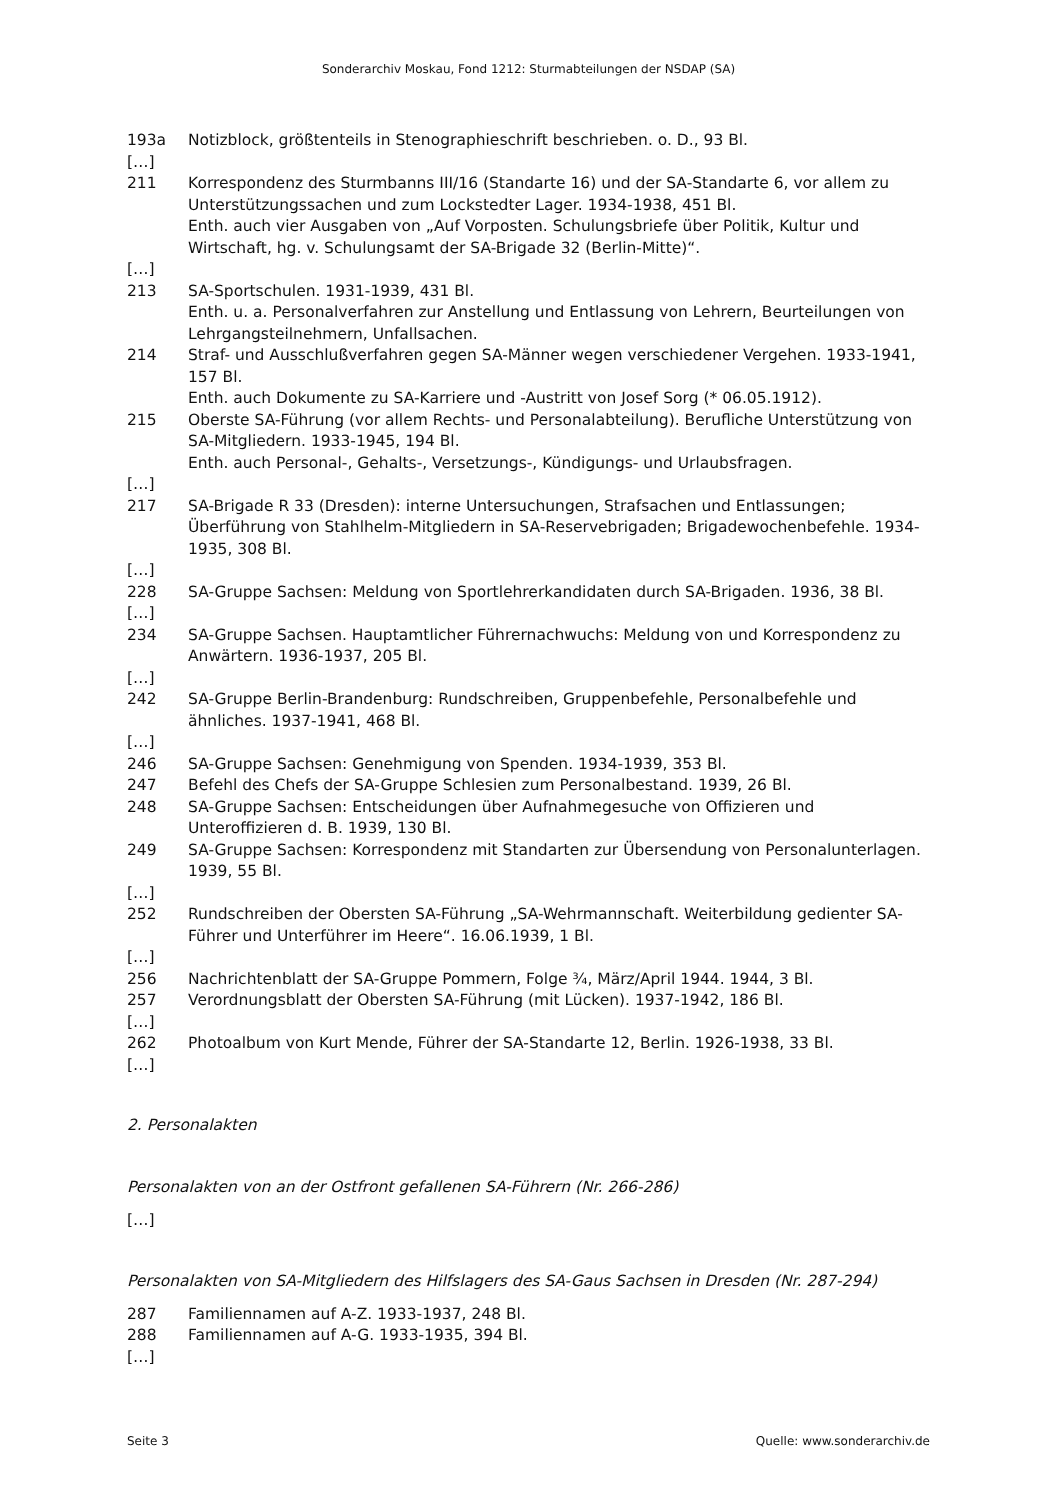Sonderarchiv Moskau, Fond 1212: Sturmabteilungen der NSDAP (SA)
193a Notizblock, größtenteils in Stenographieschrift beschrieben. o. D., 93 Bl.
[…]
211 Korrespondenz des Sturmbanns III/16 (Standarte 16) und der SA-Standarte 6, vor allem zu Unterstützungssachen und zum Lockstedter Lager. 1934-1938, 451 Bl.
Enth. auch vier Ausgaben von „Auf Vorposten. Schulungsbriefe über Politik, Kultur und Wirtschaft, hg. v. Schulungsamt der SA-Brigade 32 (Berlin-Mitte)“.
[…]
213 SA-Sportschulen. 1931-1939, 431 Bl.
Enth. u. a. Personalverfahren zur Anstellung und Entlassung von Lehrern, Beurteilungen von Lehrgangsteilnehmern, Unfallsachen.
214 Straf- und Ausschlußverfahren gegen SA-Männer wegen verschiedener Vergehen. 1933-1941, 157 Bl.
Enth. auch Dokumente zu SA-Karriere und -Austritt von Josef Sorg (* 06.05.1912).
215 Oberste SA-Führung (vor allem Rechts- und Personalabteilung). Berufliche Unterstützung von SA-Mitgliedern. 1933-1945, 194 Bl.
Enth. auch Personal-, Gehalts-, Versetzungs-, Kündigungs- und Urlaubsfragen.
[…]
217 SA-Brigade R 33 (Dresden): interne Untersuchungen, Strafsachen und Entlassungen; Überführung von Stahlhelm-Mitgliedern in SA-Reservebrigaden; Brigadewochenbefehle. 1934-1935, 308 Bl.
[…]
228 SA-Gruppe Sachsen: Meldung von Sportlehrerkandidaten durch SA-Brigaden. 1936, 38 Bl.
[…]
234 SA-Gruppe Sachsen. Hauptamtlicher Führernachwuchs: Meldung von und Korrespondenz zu Anwärtern. 1936-1937, 205 Bl.
[…]
242 SA-Gruppe Berlin-Brandenburg: Rundschreiben, Gruppenbefehle, Personalbefehle und ähnliches. 1937-1941, 468 Bl.
[…]
246 SA-Gruppe Sachsen: Genehmigung von Spenden. 1934-1939, 353 Bl.
247 Befehl des Chefs der SA-Gruppe Schlesien zum Personalbestand. 1939, 26 Bl.
248 SA-Gruppe Sachsen: Entscheidungen über Aufnahmegesuche von Offizieren und Unteroffizieren d. B. 1939, 130 Bl.
249 SA-Gruppe Sachsen: Korrespondenz mit Standarten zur Übersendung von Personalunterlagen. 1939, 55 Bl.
[…]
252 Rundschreiben der Obersten SA-Führung „SA-Wehrmannschaft. Weiterbildung gedienter SA-Führer und Unterführer im Heere“. 16.06.1939, 1 Bl.
[…]
256 Nachrichtenblatt der SA-Gruppe Pommern, Folge ¾, März/April 1944. 1944, 3 Bl.
257 Verordnungsblatt der Obersten SA-Führung (mit Lücken). 1937-1942, 186 Bl.
[…]
262 Photoalbum von Kurt Mende, Führer der SA-Standarte 12, Berlin. 1926-1938, 33 Bl.
[…]
2. Personalakten
Personalakten von an der Ostfront gefallenen SA-Führern (Nr. 266-286)
[…]
Personalakten von SA-Mitgliedern des Hilfslagers des SA-Gaus Sachsen in Dresden (Nr. 287-294)
287 Familiennamen auf A-Z. 1933-1937, 248 Bl.
288 Familiennamen auf A-G. 1933-1935, 394 Bl.
[…]
Seite 3 Quelle: www.sonderarchiv.de